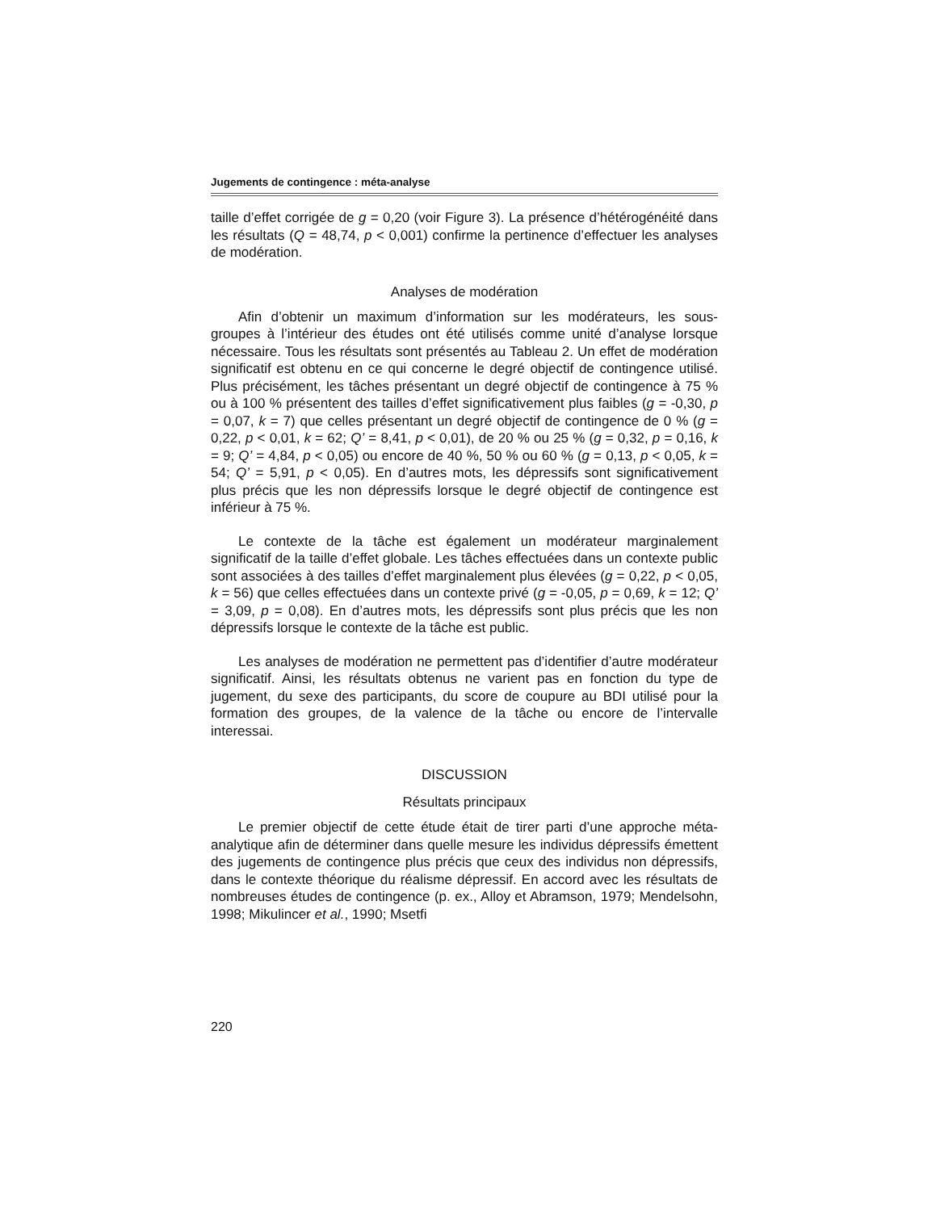Jugements de contingence : méta-analyse
taille d’effet corrigée de g = 0,20 (voir Figure 3). La présence d’hétérogénéité dans les résultats (Q = 48,74, p < 0,001) confirme la pertinence d’effectuer les analyses de modération.
Analyses de modération
Afin d’obtenir un maximum d’information sur les modérateurs, les sous-groupes à l’intérieur des études ont été utilisés comme unité d’analyse lorsque nécessaire. Tous les résultats sont présentés au Tableau 2. Un effet de modération significatif est obtenu en ce qui concerne le degré objectif de contingence utilisé. Plus précisément, les tâches présentant un degré objectif de contingence à 75 % ou à 100 % présentent des tailles d’effet significativement plus faibles (g = -0,30, p = 0,07, k = 7) que celles présentant un degré objectif de contingence de 0 % (g = 0,22, p < 0,01, k = 62; Q’ = 8,41, p < 0,01), de 20 % ou 25 % (g = 0,32, p = 0,16, k = 9; Q’ = 4,84, p < 0,05) ou encore de 40 %, 50 % ou 60 % (g = 0,13, p < 0,05, k = 54; Q’ = 5,91, p < 0,05). En d’autres mots, les dépressifs sont significativement plus précis que les non dépressifs lorsque le degré objectif de contingence est inférieur à 75 %.
Le contexte de la tâche est également un modérateur marginalement significatif de la taille d’effet globale. Les tâches effectuées dans un contexte public sont associées à des tailles d’effet marginalement plus élevées (g = 0,22, p < 0,05, k = 56) que celles effectuées dans un contexte privé (g = -0,05, p = 0,69, k = 12; Q’ = 3,09, p = 0,08). En d’autres mots, les dépressifs sont plus précis que les non dépressifs lorsque le contexte de la tâche est public.
Les analyses de modération ne permettent pas d’identifier d’autre modérateur significatif. Ainsi, les résultats obtenus ne varient pas en fonction du type de jugement, du sexe des participants, du score de coupure au BDI utilisé pour la formation des groupes, de la valence de la tâche ou encore de l’intervalle interessai.
DISCUSSION
Résultats principaux
Le premier objectif de cette étude était de tirer parti d’une approche méta-analytique afin de déterminer dans quelle mesure les individus dépressifs émettent des jugements de contingence plus précis que ceux des individus non dépressifs, dans le contexte théorique du réalisme dépressif. En accord avec les résultats de nombreuses études de contingence (p. ex., Alloy et Abramson, 1979; Mendelsohn, 1998; Mikulincer et al., 1990; Msetfi
220